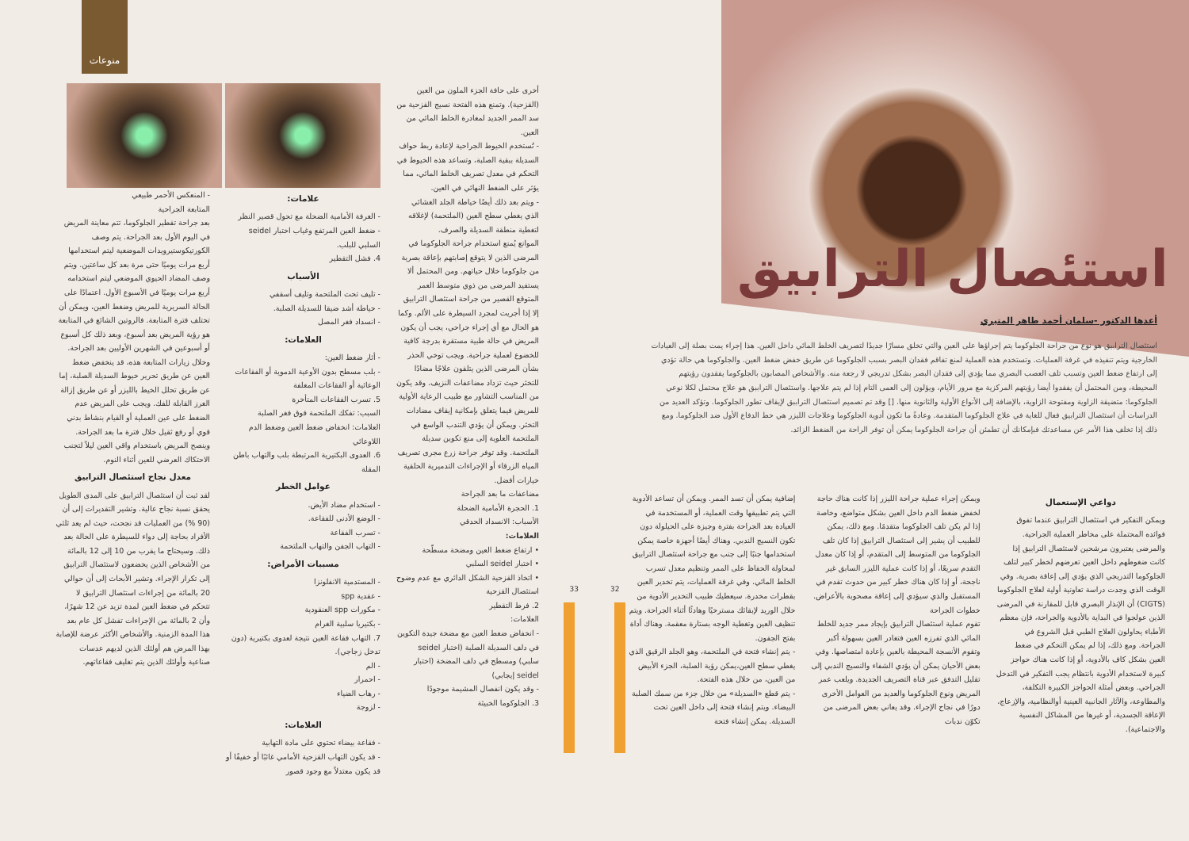استئصال الترابيق
أعدها الدكتور -سلمان أحمد طاهر المتيري
استئصال الترابيق هو نوع من جراحة الجلوكوما يتم إجراؤها على العين والتي تخلق مسارًا جديدًا لتصريف الخلط المائي داخل العين. هذا إجراء يمت بصلة إلى العيادات الخارجية ويتم تنفيذه في غرفة العمليات. وتستخدم هذه العملية لمنع تفاقم فقدان البصر بسبب الجلوكوما عن طريق خفض ضغط العين. والجلوكوما هي حالة تؤدي إلى ارتفاع ضغط العين وتسبب تلف العصب البصري مما يؤدي إلى فقدان البصر بشكل تدريجي لا رجعة منه. والأشخاص المصابون بالجلوكوما يفقدون رؤيتهم المحيطة، ومن المحتمل أن يفقدوا أيضا رؤيتهم المركزية مع مرور الأيام، ويؤلون إلى العمى التام إذا لم يتم علاجها. واستئصال التراببق هو علاج محتمل لكلا نوعي الجلوكوما: متضيقة الزاوية ومفتوحة الزاوية، بالإضافة إلى الأنواع الأولية والثانوية منها. [] وقد تم تصميم استئصال التراببق لإيقاف تطور الجلوكوما. وتؤكد العديد من الدراسات أن استئصال الترابيق فعال للغاية في علاج الجلوكوما المتقدمة. وعادةً ما تكون أدوية الجلوكوما وعلاجات الليزر هي خط الدفاع الأول ضد الجلوكوما. ومع ذلك إذا تخلف هذا الأمر عن مساعدتك فبإمكانك أن تطمئن أن جراحة الجلوكوما يمكن أن توفر الراحة من الضغط الزائد.
دواعي الإستعمال
ويمكن التفكير في استئصال الترابيق عندما تفوق فوائده المحتملة على مخاطر العملية الجراحية. والمرضى يعتبرون مرشحين لاستئصال الترابيق إذا كانت ضغوطهم داخل العين تعرضهم لخطر كبير لتلف الجلوكوما التدريجي الذي يؤدي إلى إعاقة بصرية. وفي الوقت الذي وجدت دراسة تعاونية أولية لعلاج الجلوكوما (CIGTS) أن الإنذار البصري قابل للمقارنة في المرضى الذين عولجوا في البداية بالأدوية والجراحة، فإن معظم الأطباء يحاولون العلاج الطبي قبل الشروع في الجراحة. ومع ذلك، إذا لم يمكن التحكم في ضغط العين بشكل كاف بالأدوية، أو إذا كانت هناك حواجز كبيرة لاستخدام الأدوية بانتظام يجب التفكير في التدخل الجراحي. وبعض أمثلة الحواجز الكبيرة التكلفة، والمطاوعة، والآثار الجانبية العينية أوالنظامية، والإزعاج، الإعاقة الجسدية، أو غيرها من المشاكل النفسية والاجتماعية).
ويمكن إجراء عملية جراحة الليزر إذا كانت هناك حاجة لخفض ضغط الدم داخل العين بشكل متواضع، وخاصة إذا لم يكن تلف الجلوكوما متقدمًا. ومع ذلك، يمكن للطبيب أن يشير إلى استئصال الترابيق إذا كان تلف الجلوكوما من المتوسط إلى المتقدم، أو إذا كان معدل التقدم سريعًا، أو إذا كانت عملية الليزر السابق غير ناجحة، أو إذا كان هناك خطر كبير من حدوث تقدم في المستقبل والذي سيؤدي إلى إعاقة مصحوبة بالأعراض. خطوات الجراحة
تقوم عملية استئصال الترابيق بإيجاد ممر جديد للخلط المائي الذي تفرزه العين فتغادر العين بسهولة أكبر وتقوم الأنسجة المحيطة بالعين بإعادة امتصاصها. وفي بعض الأحيان يمكن أن يؤدي الشفاء والنسيج الندبي إلى تقليل التدفق عبر قناة التصريف الجديدة. ويلعب عمر المريض ونوع الجلوكوما والعديد من العوامل الأخرى دورًا في نجاح الإجراء. وقد يعاني بعض المرضى من تكوّن ندبات
إضافية يمكن أن تسد الممر. ويمكن أن تساعد الأدوية التي يتم تطبيقها وقت العملية، أو المستخدمة في العيادة بعد الجراحة بفترة وجيزة على الحيلولة دون تكون النسيج الندبي. وهناك أيضًا أجهزة خاصة يمكن استخدامها جنبًا إلى جنب مع جراحة استئصال الترابيق لمحاولة الحفاظ على الممر وتنظيم معدل تسرب الخلط المائي. وفي غرفة العمليات، يتم تخدير العين بقطرات مخدرة. سيعطيك طبيب التخدير الأدوية من خلال الوريد لإبقائك مسترخيًا وهادئًا أثناء الجراحة. ويتم تنظيف العين وتغطية الوجه بستارة معقمة. وهناك أداة بفتح الجفون.
- يتم إنشاء فتحة في الملتحمة، وهو الجلد الرقيق الذي يغطي سطح العين،يمكن رؤية الصلبة، الجزء الأبيض من العين، من خلال هذه الفتحة.
- يتم قطع «السديلة» من خلال جزء من سمك الصلبة البيضاء. ويتم إنشاء فتحة إلى داخل العين تحت السديلة. يمكن إنشاء فتحة
32
منوعات
33
أخرى على حافة الجزء الملون من العين (القزحية). وتمنع هذه الفتحة نسيج القزحية من سد الممر الجديد لمغادرة الخلط المائي من العين.
- تُستخدم الخيوط الجراحية لإعادة ربط حواف السديلة ببقية الصلبة، وتساعد هذه الخيوط في التحكم في معدل تصريف الخلط المائي، مما يؤثر على الضغط النهائي في العين.
- ويتم بعد ذلك أيضًا خياطة الجلد الغشائي الذي يغطي سطح العين (الملتحمة) لإغلاقه لتغطية منطقة السديلة والصرف.
الموانع يُمنع استخدام جراحة الجلوكوما في المرضى الذين لا يتوقع إصابتهم بإعاقة بصرية من جلوكوما خلال حياتهم. ومن المحتمل ألا يستفيد المرضى من ذوي متوسط العمر المتوقع القصير من جراحة استئصال الترابيق إلا إذا أجريت لمجرد السيطرة على الألم. وكما هو الحال مع أي إجراء جراحي، يجب أن يكون المريض في حالة طبية مستقرة بدرجة كافية للخضوع لعملية جراحية. ويجب توخي الحذر بشأن المرضى الذين يتلقون علاجًا مضادًا للتخثر حيث تزداد مضاعفات النزيف. وقد يكون من المناسب التشاور مع طبيب الرعاية الأولية للمريض فيما يتعلق بإمكانية إيقاف مضادات التخثر. ويمكن أن يؤدي التندب الواسع في الملتحمة العلوية إلى منع تكوين سديلة الملتحمة. وقد توفر جراحة زرع مجرى تصريف المياه الزرقاء أو الإجراءات التدميرية الحلقية خيارات أفضل.
مضاعفات ما بعد الجراحة
1. الحجرة الأمامية الضحلة
الأسباب: الانسداد الحدقي
العلامات:
• ارتفاع ضغط العين ومضخة مسطّحة
• اختبار seidel السلبي
• اتخاذ القزحية الشكل الدائري مع عدم وضوح استئصال القزحية
2. فرط التقطير
العلامات:
- انخفاض ضغط العين مع مضخة جيدة التكوين في دلف السديلة الصلبة (اختبار seidel سلبي) ومسطح في دلف المضخة (اختبار seidel إيجابي)
- وقد يكون انفصال المشيمة موجودًا
3. الجلوكوما الخبيثة
علامات:
- الغرفة الأمامية الضحلة مع تحول قصير النظر
- ضغط العين المرتفع وغياب اختبار seidel السلبي للبلب.
4. فشل التقطير
الأسباب
- تليف تحت الملتحمة وتليف أسقفي
- خياطة أشد ضيقا للسديلة الصلبة.
- انسداد فغر المصل
العلامات:
- أثار ضغط العين:
- بلب مسطح بدون الأوعية الدموية أو الفقاعات الوعائية أو الفقاعات المغلفة
5. تسرب الفقاعات المتأخرة
السبب: تفكك الملتحمة فوق فغر الصلبة
العلامات: انخفاض ضغط العين وضغط الدم اللاوعائي
6. العدوى البكتيرية المرتبطة بلب والتهاب باطن المقلة
عوامل الخطر
- استخدام مضاد الأيض.
- الوضع الأدنى للفقاعة.
- تسرب الفقاعة
- التهاب الجفن والتهاب الملتحمة
مسببات الأمراض:
- المستدمية الانفلونزا
- عقدية spp
- مكورات spp العنقودية
- بكتيريا سلبية الغرام
7. التهاب فقاعة العين نتيجة لعدوى بكتيرية (دون تدخل زجاجي).
- الم
- احمرار
- رهاب الضياء
- لزوجة
العلامات:
- فقاعة بيضاء تحتوي على مادة التهابية
- قد يكون التهاب القزحية الأمامي غائبًا أو خفيفًا أو قد يكون معتدلاً مع وجود قصور
- المنعكس الأحمر طبيعي
المتابعة الجراحية
بعد جراحة تقطير الجلوكوما، تتم معاينة المريض في اليوم الأول بعد الجراحة. يتم وصف الكورتيكوستيرويدات الموضعية ليتم استخدامها أربع مرات يوميًا حتى مرة بعد كل ساعتين. ويتم وصف المضاد الحيوي الموضعي ليتم استخدامه أربع مرات يوميًا في الأسبوع الأول. اعتمادًا على الحالة السريرية للمريض وضغط العين، ويمكن أن تختلف فترة المتابعة. فالروتين الشائع في المتابعة هو رؤية المريض بعد أسبوع، وبعد ذلك كل أسبوع أو أسبوعين في الشهرين الأوليين بعد الجراحة. وخلال زيارات المتابعة هذه، قد ينخفض ضغط العين عن طريق تحرير خيوط السديلة الصلبة، إما عن طريق تحلل الخيط بالليزر أو عن طريق إزالة الغرز القابلة للفك. ويجب على المريض عدم الضغط على عين العملية أو القيام بنشاط بدني قوي أو رفع ثقيل خلال فترة ما بعد الجراحة. وينصح المريض باستخدام واقي العين ليلاً لتجنب الاحتكاك العرضي للعين أثناء النوم.
معدل نجاح استئصال الترابيق
لقد ثبت أن استئصال الترابيق على المدى الطويل يحقق نسبة نجاح عالية. وتشير التقديرات إلى أن (90 %) من العمليات قد نجحت، حيث لم يعد ثلثي الأفراد بحاجة إلى دواء للسيطرة على الحالة بعد ذلك. وسيحتاج ما يقرب من 10 إلى 12 بالمائة من الأشخاص الذين يخضعون لاستئصال الترابيق إلى تكرار الإجراء. وتشير الأبحاث إلى أن حوالي 20 بالمائة من إجراءات استئصال الترابيق لا تتحكم في ضغط العين لمدة تزيد عن 12 شهرًا، وأن 2 بالمائة من الإجراءات تفشل كل عام بعد هذا المدة الزمنية. والأشخاص الأكثر عرضة للإصابة بهذا المرض هم أولئك الذين لديهم عدسات صناعية وأولئك الذين يتم تغليف فقاعاتهم.